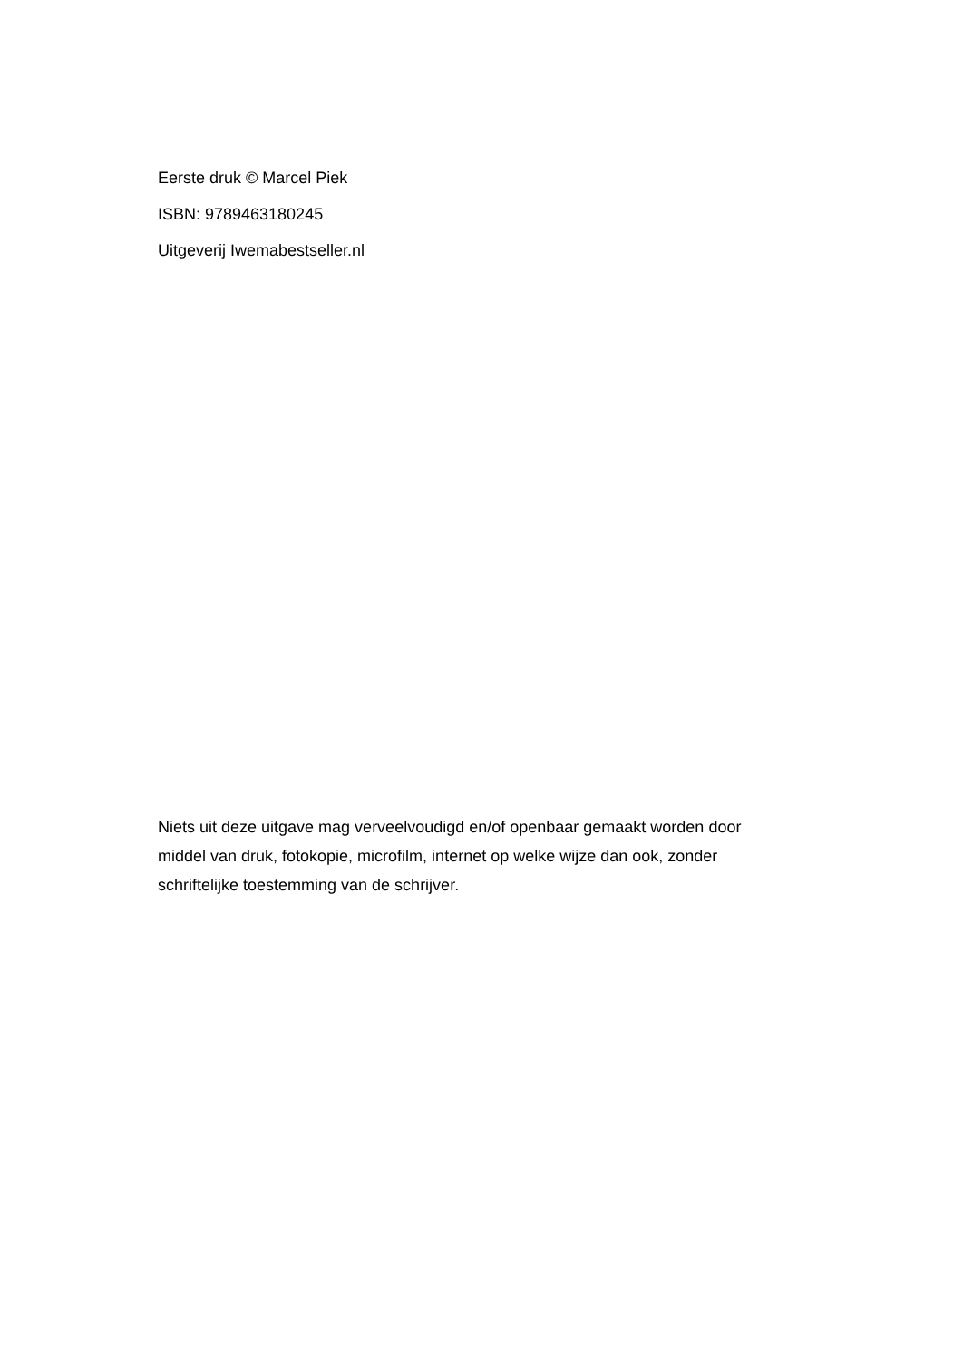Eerste druk © Marcel Piek
ISBN: 9789463180245
Uitgeverij Iwemabestseller.nl
Niets uit deze uitgave mag verveelvoudigd en/of openbaar gemaakt worden door middel van druk, fotokopie, microfilm, internet op welke wijze dan ook, zonder schriftelijke toestemming van de schrijver.